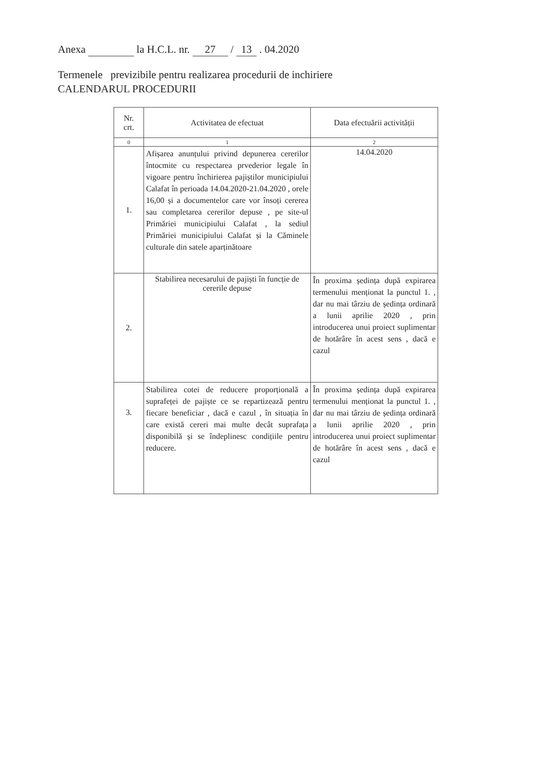Anexa la H.C.L. nr. 27 / 13 . 04.2020
Termenele previzibile pentru realizarea procedurii de inchiriere
CALENDARUL PROCEDURII
| Nr. crt. | Activitatea de efectuat | Data efectuării activității |
| --- | --- | --- |
| 0 | 1 | 2 |
| 1. | Afișarea anunțului privind depunerea cererilor întocmite cu respectarea prvederior legale în vigoare pentru închirierea pajiștilor municipiului Calafat în perioada 14.04.2020-21.04.2020 , orele 16,00 și a documentelor care vor însoți cererea sau completarea cererilor depuse , pe site-ul Primăriei municipiului Calafat , la sediul Primăriei municipiului Calafat și la Căminele culturale din satele aparținătoare | 14.04.2020 |
| 2. | Stabilirea necesarului de pajiști în funcție de cererile depuse | În proxima ședința după expirarea termenului menționat la punctul 1. , dar nu mai târziu de ședința ordinară a lunii aprilie 2020 , prin introducerea unui proiect suplimentar de hotărâre în acest sens , dacă e cazul |
| 3. | Stabilirea cotei de reducere proporțională a suprafeței de pajiște ce se repartizează pentru fiecare beneficiar , dacă e cazul , în situația în care există cereri mai multe decât suprafața disponibilă și se îndeplinesc condițiile pentru reducere. | În proxima ședința după expirarea termenului menționat la punctul 1. , dar nu mai târziu de ședința ordinară a lunii aprilie 2020 , prin introducerea unui proiect suplimentar de hotărâre în acest sens , dacă e cazul |